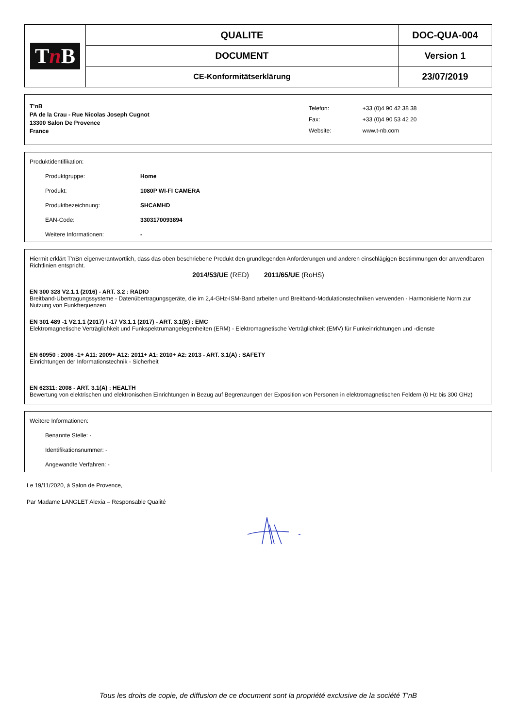| T n B | QUALITE | DOC-QUA-004 |
| | DOCUMENT | Version 1 |
| | CE-Konformitätserklärung | 23/07/2019 |
T’nB
PA de la Crau - Rue Nicolas Joseph Cugnot
13300 Salon De Provence
France
| Telefon: | +33 (0)4 90 42 38 38 |
| Fax: | +33 (0)4 90 53 42 20 |
| Website: | www.t-nb.com |
Produktidentifikation:
Produktgruppe: Home
Produkt: 1080P WI-FI CAMERA
Produktbezeichnung: SHCAMHD
EAN-Code: 3303170093894
Weitere Informationen: -
Hiermit erklärt T'nBn eigenverantwortlich, dass das oben beschriebene Produkt den grundlegenden Anforderungen und anderen einschlägigen Bestimmungen der anwendbaren Richtlinien entspricht.
2014/53/UE (RED) 2011/65/UE (RoHS)
EN 300 328 V2.1.1 (2016) - ART. 3.2 : RADIO
Breitband-Übertragungssysteme - Datenübertragungsgeräte, die im 2,4-GHz-ISM-Band arbeiten und Breitband-Modulationstechniken verwenden - Harmonisierte Norm zur Nutzung von Funkfrequenzen
EN 301 489 -1 V2.1.1 (2017) / -17 V3.1.1 (2017) - ART. 3.1(B) : EMC
Elektromagnetische Verträglichkeit und Funkspektrumangelegenheiten (ERM) - Elektromagnetische Verträglichkeit (EMV) für Funkeinrichtungen und -dienste
EN 60950 : 2006 -1+ A11: 2009+ A12: 2011+ A1: 2010+ A2: 2013 - ART. 3.1(A) : SAFETY
Einrichtungen der Informationstechnik - Sicherheit
EN 62311: 2008 - ART. 3.1(A) : HEALTH
Bewertung von elektrischen und elektronischen Einrichtungen in Bezug auf Begrenzungen der Exposition von Personen in elektromagnetischen Feldern (0 Hz bis 300 GHz)
Weitere Informationen:
Benannte Stelle: -
Identifikationsnummer: -
Angewandte Verfahren: -
Le 19/11/2020, à Salon de Provence,
Par Madame LANGLET Alexia – Responsable Qualité
Tous les droits de copie, de diffusion de ce document sont la propriété exclusive de la société T’nB